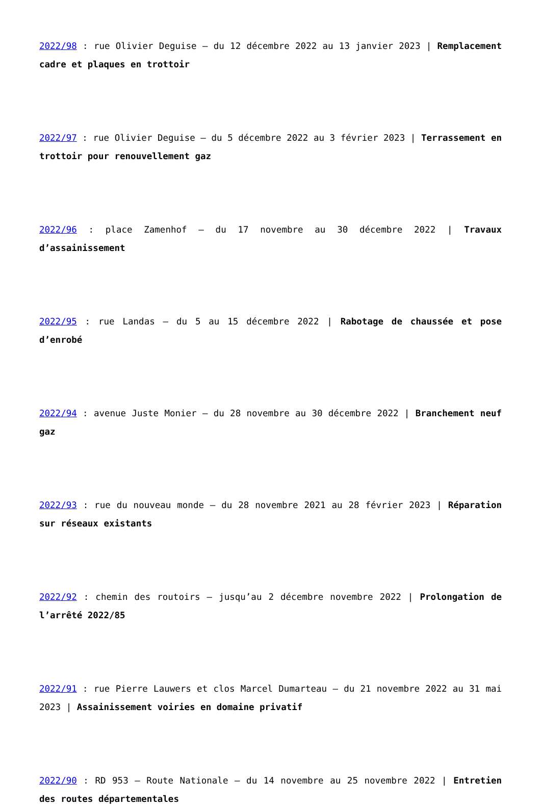2022/98 : rue Olivier Deguise – du 12 décembre 2022 au 13 janvier 2023 | Remplacement cadre et plaques en trottoir
2022/97 : rue Olivier Deguise – du 5 décembre 2022 au 3 février 2023 | Terrassement en trottoir pour renouvellement gaz
2022/96 : place Zamenhof – du 17 novembre au 30 décembre 2022 | Travaux d’assainissement
2022/95 : rue Landas – du 5 au 15 décembre 2022 | Rabotage de chaussée et pose d’enrobé
2022/94 : avenue Juste Monier – du 28 novembre au 30 décembre 2022 | Branchement neuf gaz
2022/93 : rue du nouveau monde – du 28 novembre 2021 au 28 février 2023 | Réparation sur réseaux existants
2022/92 : chemin des routoirs – jusqu’au 2 décembre novembre 2022 | Prolongation de l’arrêté 2022/85
2022/91 : rue Pierre Lauwers et clos Marcel Dumarteau – du 21 novembre 2022 au 31 mai 2023 | Assainissement voiries en domaine privatif
2022/90 : RD 953 – Route Nationale – du 14 novembre au 25 novembre 2022 | Entretien des routes départementales